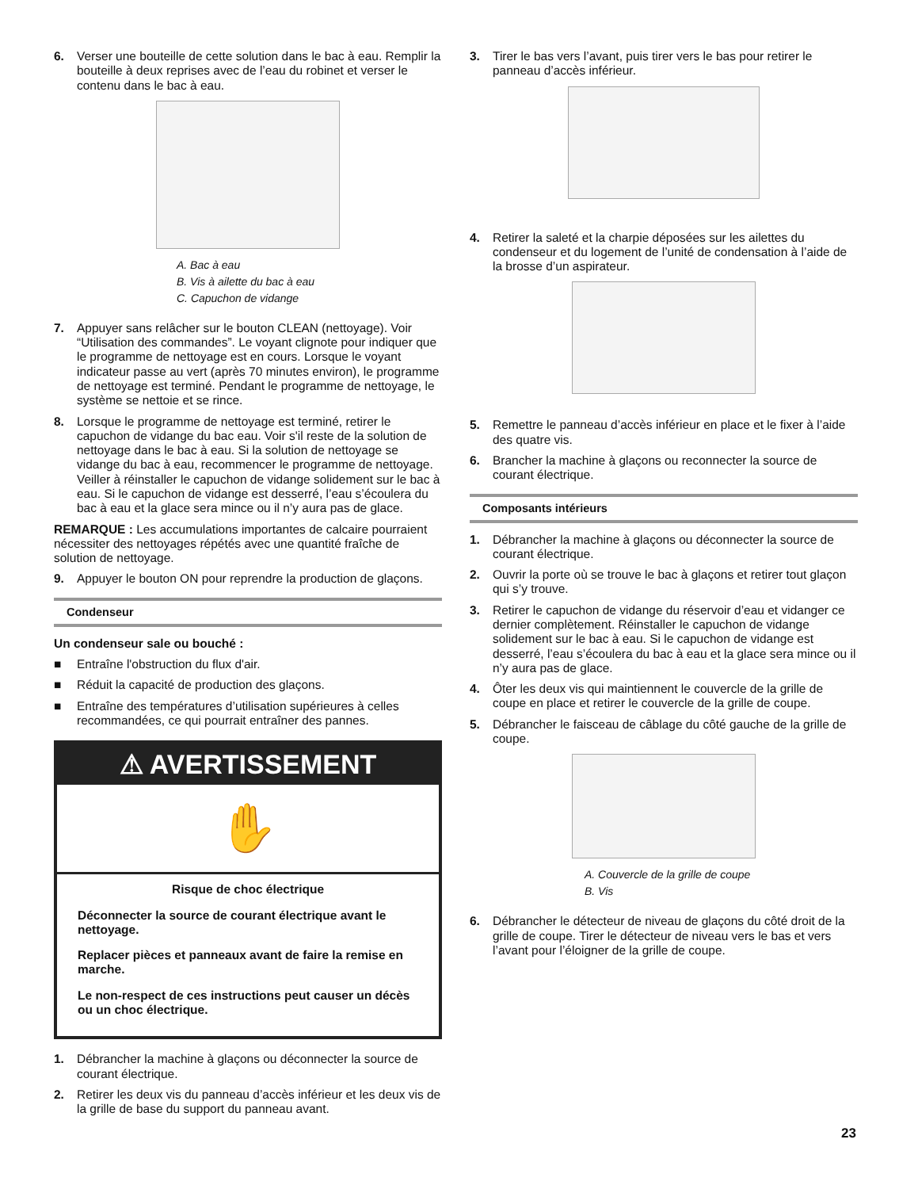6. Verser une bouteille de cette solution dans le bac à eau. Remplir la bouteille à deux reprises avec de l’eau du robinet et verser le contenu dans le bac à eau.
A. Bac à eau
B. Vis à ailette du bac à eau
C. Capuchon de vidange
7. Appuyer sans relâcher sur le bouton CLEAN (nettoyage). Voir “Utilisation des commandes”. Le voyant clignote pour indiquer que le programme de nettoyage est en cours. Lorsque le voyant indicateur passe au vert (après 70 minutes environ), le programme de nettoyage est terminé. Pendant le programme de nettoyage, le système se nettoie et se rince.
8. Lorsque le programme de nettoyage est terminé, retirer le capuchon de vidange du bac eau. Voir s'il reste de la solution de nettoyage dans le bac à eau. Si la solution de nettoyage se vidange du bac à eau, recommencer le programme de nettoyage. Veiller à réinstaller le capuchon de vidange solidement sur le bac à eau. Si le capuchon de vidange est desserré, l’eau s’écoulera du bac à eau et la glace sera mince ou il n’y aura pas de glace.
REMARQUE : Les accumulations importantes de calcaire pourraient nécessiter des nettoyages répétés avec une quantité fraîche de solution de nettoyage.
9. Appuyer le bouton ON pour reprendre la production de glaçons.
Condenseur
Un condenseur sale ou bouché :
■ Entraîne l'obstruction du flux d'air.
■ Réduit la capacité de production des glaçons.
■ Entraîne des températures d’utilisation supérieures à celles recommandées, ce qui pourrait entraîner des pannes.
⚠ AVERTISSEMENT
✋
Risque de choc électrique
Déconnecter la source de courant électrique avant le nettoyage.
Replacer pièces et panneaux avant de faire la remise en marche.
Le non-respect de ces instructions peut causer un décès ou un choc électrique.
1. Débrancher la machine à glaçons ou déconnecter la source de courant électrique.
2. Retirer les deux vis du panneau d’accès inférieur et les deux vis de la grille de base du support du panneau avant.
3. Tirer le bas vers l’avant, puis tirer vers le bas pour retirer le panneau d’accès inférieur.
4. Retirer la saleté et la charpie déposées sur les ailettes du condenseur et du logement de l’unité de condensation à l’aide de la brosse d’un aspirateur.
5. Remettre le panneau d’accès inférieur en place et le fixer à l’aide des quatre vis.
6. Brancher la machine à glaçons ou reconnecter la source de courant électrique.
Composants intérieurs
1. Débrancher la machine à glaçons ou déconnecter la source de courant électrique.
2. Ouvrir la porte où se trouve le bac à glaçons et retirer tout glaçon qui s’y trouve.
3. Retirer le capuchon de vidange du réservoir d’eau et vidanger ce dernier complètement. Réinstaller le capuchon de vidange solidement sur le bac à eau. Si le capuchon de vidange est desserré, l’eau s’écoulera du bac à eau et la glace sera mince ou il n’y aura pas de glace.
4. Ôter les deux vis qui maintiennent le couvercle de la grille de coupe en place et retirer le couvercle de la grille de coupe.
5. Débrancher le faisceau de câblage du côté gauche de la grille de coupe.
A. Couvercle de la grille de coupe
B. Vis
6. Débrancher le détecteur de niveau de glaçons du côté droit de la grille de coupe. Tirer le détecteur de niveau vers le bas et vers l’avant pour l’éloigner de la grille de coupe.
23